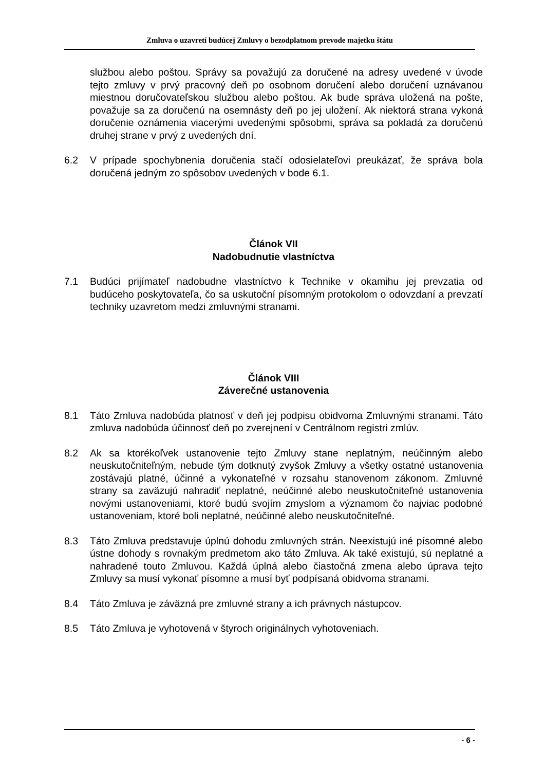Zmluva o uzavretí budúcej Zmluvy o bezodplatnom prevode majetku štátu
službou alebo poštou. Správy sa považujú za doručené na adresy uvedené v úvode tejto zmluvy v prvý pracovný deň po osobnom doručení alebo doručení uznávanou miestnou doručovateľskou službou alebo poštou. Ak bude správa uložená na pošte, považuje sa za doručenú na osemnásty deň po jej uložení. Ak niektorá strana vykoná doručenie oznámenia viacerými uvedenými spôsobmi, správa sa pokladá za doručenú druhej strane v prvý z uvedených dní.
6.2 V prípade spochybnenia doručenia stačí odosielateľovi preukázať, že správa bola doručená jedným zo spôsobov uvedených v bode 6.1.
Článok VII
Nadobudnutie vlastníctva
7.1 Budúci prijímateľ nadobudne vlastníctvo k Technike v okamihu jej prevzatia od budúceho poskytovateľa, čo sa uskutoční písomným protokolom o odovzdaní a prevzatí techniky uzavretom medzi zmluvnými stranami.
Článok VIII
Záverečné ustanovenia
8.1 Táto Zmluva nadobúda platnosť v deň jej podpisu obidvoma Zmluvnými stranami. Táto zmluva nadobúda účinnosť deň po zverejnení v Centrálnom registri zmlúv.
8.2 Ak sa ktorékoľvek ustanovenie tejto Zmluvy stane neplatným, neúčinným alebo neuskutočniteľným, nebude tým dotknutý zvyšok Zmluvy a všetky ostatné ustanovenia zostávajú platné, účinné a vykonateľné v rozsahu stanovenom zákonom. Zmluvné strany sa zaväzujú nahradiť neplatné, neúčinné alebo neuskutočniteľné ustanovenia novými ustanoveniami, ktoré budú svojím zmyslom a významom čo najviac podobné ustanoveniam, ktoré boli neplatné, neúčinné alebo neuskutočniteľné.
8.3 Táto Zmluva predstavuje úplnú dohodu zmluvných strán. Neexistujú iné písomné alebo ústne dohody s rovnakým predmetom ako táto Zmluva. Ak také existujú, sú neplatné a nahradené touto Zmluvou. Každá úplná alebo čiastočná zmena alebo úprava tejto Zmluvy sa musí vykonať písomne a musí byť podpísaná obidvoma stranami.
8.4 Táto Zmluva je záväzná pre zmluvné strany a ich právnych nástupcov.
8.5 Táto Zmluva je vyhotovená v štyroch originálnych vyhotoveniach.
- 6 -